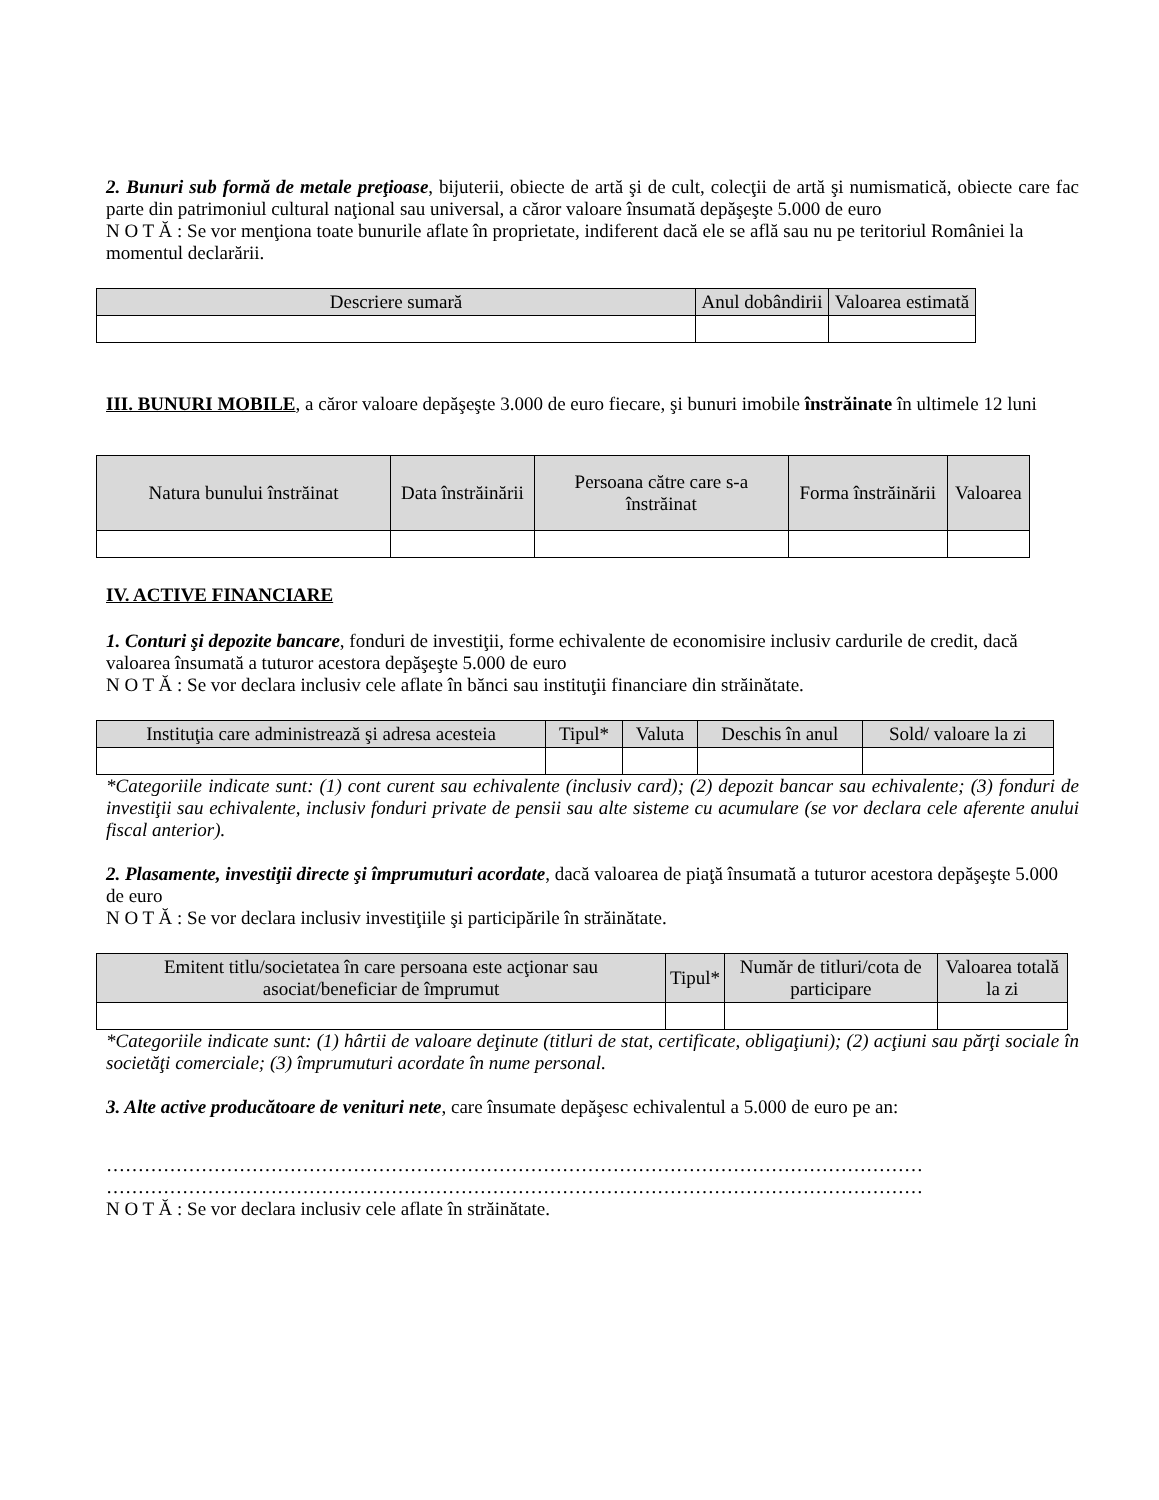2. Bunuri sub formă de metale preţioase, bijuterii, obiecte de artă şi de cult, colecţii de artă şi numismatică, obiecte care fac parte din patrimoniul cultural naţional sau universal, a căror valoare însumată depăşeşte 5.000 de euro
N O T Ă : Se vor menţiona toate bunurile aflate în proprietate, indiferent dacă ele se află sau nu pe teritoriul României la momentul declarării.
| Descriere sumară | Anul dobândirii | Valoarea estimată |
| --- | --- | --- |
III. BUNURI MOBILE, a căror valoare depăşeşte 3.000 de euro fiecare, şi bunuri imobile înstrăinate în ultimele 12 luni
| Natura bunului înstrăinat | Data înstrăinării | Persoana către care s-a înstrăinat | Forma înstrăinării | Valoarea |
| --- | --- | --- | --- | --- |
IV. ACTIVE FINANCIARE
1. Conturi şi depozite bancare, fonduri de investiţii, forme echivalente de economisire inclusiv cardurile de credit, dacă valoarea însumată a tuturor acestora depăşeşte 5.000 de euro
N O T Ă : Se vor declara inclusiv cele aflate în bănci sau instituţii financiare din străinătate.
| Instituţia care administrează şi adresa acesteia | Tipul* | Valuta | Deschis în anul | Sold/ valoare la zi |
| --- | --- | --- | --- | --- |
*Categoriile indicate sunt: (1) cont curent sau echivalente (inclusiv card); (2) depozit bancar sau echivalente; (3) fonduri de investiţii sau echivalente, inclusiv fonduri private de pensii sau alte sisteme cu acumulare (se vor declara cele aferente anului fiscal anterior).
2. Plasamente, investiţii directe şi împrumuturi acordate, dacă valoarea de piaţă însumată a tuturor acestora depăşeşte 5.000 de euro
N O T Ă : Se vor declara inclusiv investiţiile şi participările în străinătate.
| Emitent titlu/societatea în care persoana este acţionar sau asociat/beneficiar de împrumut | Tipul* | Număr de titluri/cota de participare | Valoarea totală la zi |
| --- | --- | --- | --- |
*Categoriile indicate sunt: (1) hârtii de valoare deţinute (titluri de stat, certificate, obligaţiuni); (2) acţiuni sau părţi sociale în societăţi comerciale; (3) împrumuturi acordate în nume personal.
3. Alte active producătoare de venituri nete, care însumate depăşesc echivalentul a 5.000 de euro pe an:
…………………………………………………………………………………………………………………
…………………………………………………………………………………………………………………
N O T Ă : Se vor declara inclusiv cele aflate în străinătate.